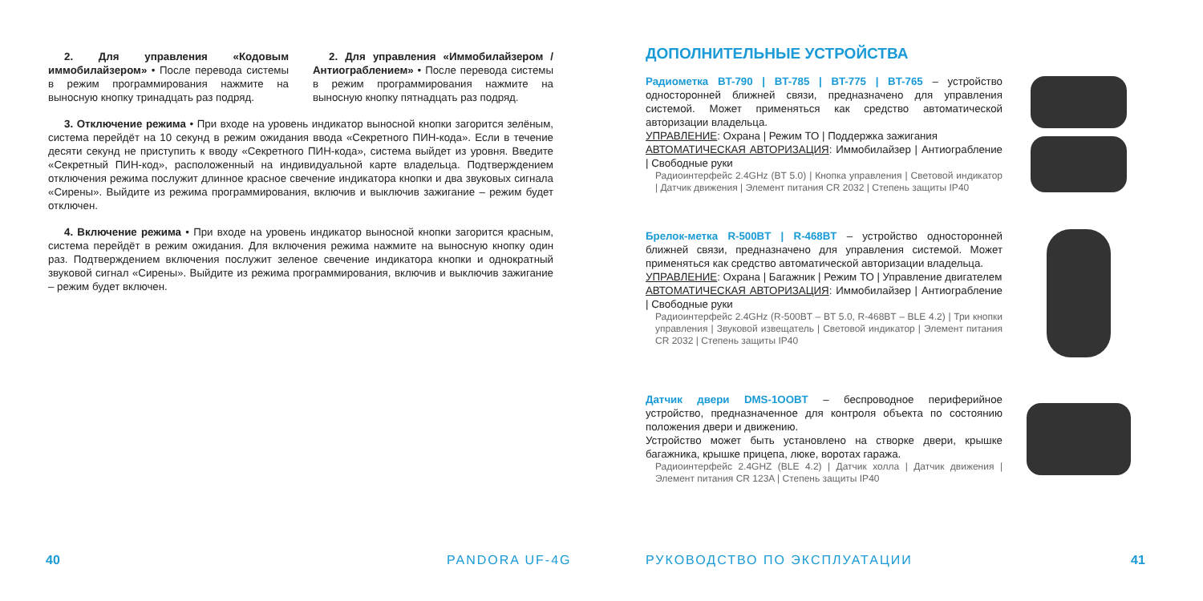2. Для управления «Кодовым иммобилайзером» • После перевода системы в режим программирования нажмите на выносную кнопку тринадцать раз подряд.
2. Для управления «Иммобилайзером / Антиограблением» • После перевода системы в режим программирования нажмите на выносную кнопку пятнадцать раз подряд.
3. Отключение режима • При входе на уровень индикатор выносной кнопки загорится зелёным, система перейдёт на 10 секунд в режим ожидания ввода «Секретного ПИН-кода». Если в течение десяти секунд не приступить к вводу «Секретного ПИН-кода», система выйдет из уровня. Введите «Секретный ПИН-код», расположенный на индивидуальной карте владельца. Подтверждением отключения режима послужит длинное красное свечение индикатора кнопки и два звуковых сигнала «Сирены». Выйдите из режима программирования, включив и выключив зажигание – режим будет отключен.
4. Включение режима • При входе на уровень индикатор выносной кнопки загорится красным, система перейдёт в режим ожидания. Для включения режима нажмите на выносную кнопку один раз. Подтверждением включения послужит зеленое свечение индикатора кнопки и однократный звуковой сигнал «Сирены». Выйдите из режима программирования, включив и выключив зажигание – режим будет включен.
40 PANDORA UF-4G
ДОПОЛНИТЕЛЬНЫЕ УСТРОЙСТВА
Радиометка BT-790 | BT-785 | BT-775 | BT-765 – устройство односторонней ближней связи, предназначено для управления системой. Может применяться как средство автоматической авторизации владельца.
УПРАВЛЕНИЕ: Охрана | Режим ТО | Поддержка зажигания
АВТОМАТИЧЕСКАЯ АВТОРИЗАЦИЯ: Иммобилайзер | Антиограбление | Свободные руки
Радиоинтерфейс 2.4GHz (BT 5.0) | Кнопка управления | Световой индикатор | Датчик движения | Элемент питания CR 2032 | Степень защиты IP40
Брелок-метка R-500BT | R-468BT – устройство односторонней ближней связи, предназначено для управления системой. Может применяться как средство автоматической авторизации владельца.
УПРАВЛЕНИЕ: Охрана | Багажник | Режим ТО | Управление двигателем
АВТОМАТИЧЕСКАЯ АВТОРИЗАЦИЯ: Иммобилайзер | Антиограбление | Свободные руки
Радиоинтерфейс 2.4GHz (R-500BT – BT 5.0, R-468BT – BLE 4.2) | Три кнопки управления | Звуковой извещатель | Световой индикатор | Элемент питания CR 2032 | Степень защиты IP40
Датчик двери DMS-1OOBT – беспроводное периферийное устройство, предназначенное для контроля объекта по состоянию положения двери и движению.
Устройство может быть установлено на створке двери, крышке багажника, крышке прицепа, люке, воротах гаража.
Радиоинтерфейс 2.4GHZ (BLE 4.2) | Датчик холла | Датчик движения | Элемент питания CR 123A | Степень защиты IP40
РУКОВОДСТВО ПО ЭКСПЛУАТАЦИИ 41